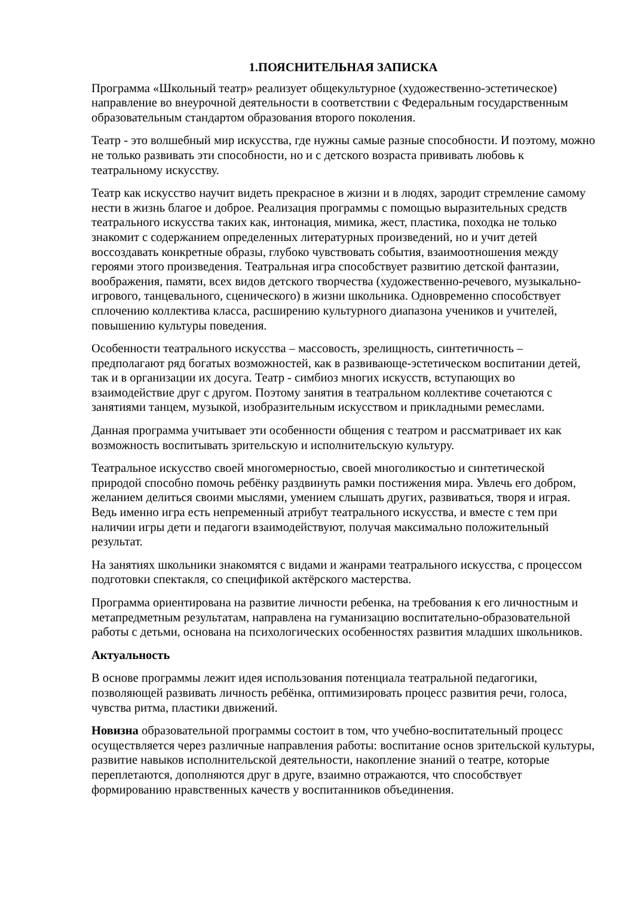1.ПОЯСНИТЕЛЬНАЯ ЗАПИСКА
Программа «Школьный театр» реализует общекультурное (художественно-эстетическое) направление во внеурочной деятельности в соответствии с Федеральным государственным образовательным стандартом образования второго поколения.
Театр - это волшебный мир искусства, где нужны самые разные способности. И поэтому, можно не только развивать эти способности, но и с детского возраста прививать любовь к театральному искусству.
Театр как искусство научит видеть прекрасное в жизни и в людях, зародит стремление самому нести в жизнь благое и доброе. Реализация программы с помощью выразительных средств театрального искусства таких как, интонация, мимика, жест, пластика, походка не только знакомит с содержанием определенных литературных произведений, но и учит детей воссоздавать конкретные образы, глубоко чувствовать события, взаимоотношения между героями этого произведения. Театральная игра способствует развитию детской фантазии, воображения, памяти, всех видов детского творчества (художественно-речевого, музыкально-игрового, танцевального, сценического) в жизни школьника. Одновременно способствует сплочению коллектива класса, расширению культурного диапазона учеников и учителей, повышению культуры поведения.
Особенности театрального искусства – массовость, зрелищность, синтетичность – предполагают ряд богатых возможностей, как в развивающе-эстетическом воспитании детей, так и в организации их досуга. Театр - симбиоз многих искусств, вступающих во взаимодействие друг с другом. Поэтому занятия в театральном коллективе сочетаются с занятиями танцем, музыкой, изобразительным искусством и прикладными ремеслами.
Данная программа учитывает эти особенности общения с театром и рассматривает их как возможность воспитывать зрительскую и исполнительскую культуру.
Театральное искусство своей многомерностью, своей многоликостью и синтетической природой способно помочь ребёнку раздвинуть рамки постижения мира. Увлечь его добром, желанием делиться своими мыслями, умением слышать других, развиваться, творя и играя. Ведь именно игра есть непременный атрибут театрального искусства, и вместе с тем при наличии игры дети и педагоги взаимодействуют, получая максимально положительный результат.
На занятиях школьники знакомятся с видами и жанрами театрального искусства, с процессом подготовки спектакля, со спецификой актёрского мастерства.
Программа ориентирована на развитие личности ребенка, на требования к его личностным и метапредметным результатам, направлена на гуманизацию воспитательно-образовательной работы с детьми, основана на психологических особенностях развития младших школьников.
Актуальность
В основе программы лежит идея использования потенциала театральной педагогики, позволяющей развивать личность ребёнка, оптимизировать процесс развития речи, голоса, чувства ритма, пластики движений.
Новизна образовательной программы состоит в том, что учебно-воспитательный процесс осуществляется через различные направления работы: воспитание основ зрительской культуры, развитие навыков исполнительской деятельности, накопление знаний о театре, которые переплетаются, дополняются друг в друге, взаимно отражаются, что способствует формированию нравственных качеств у воспитанников объединения.